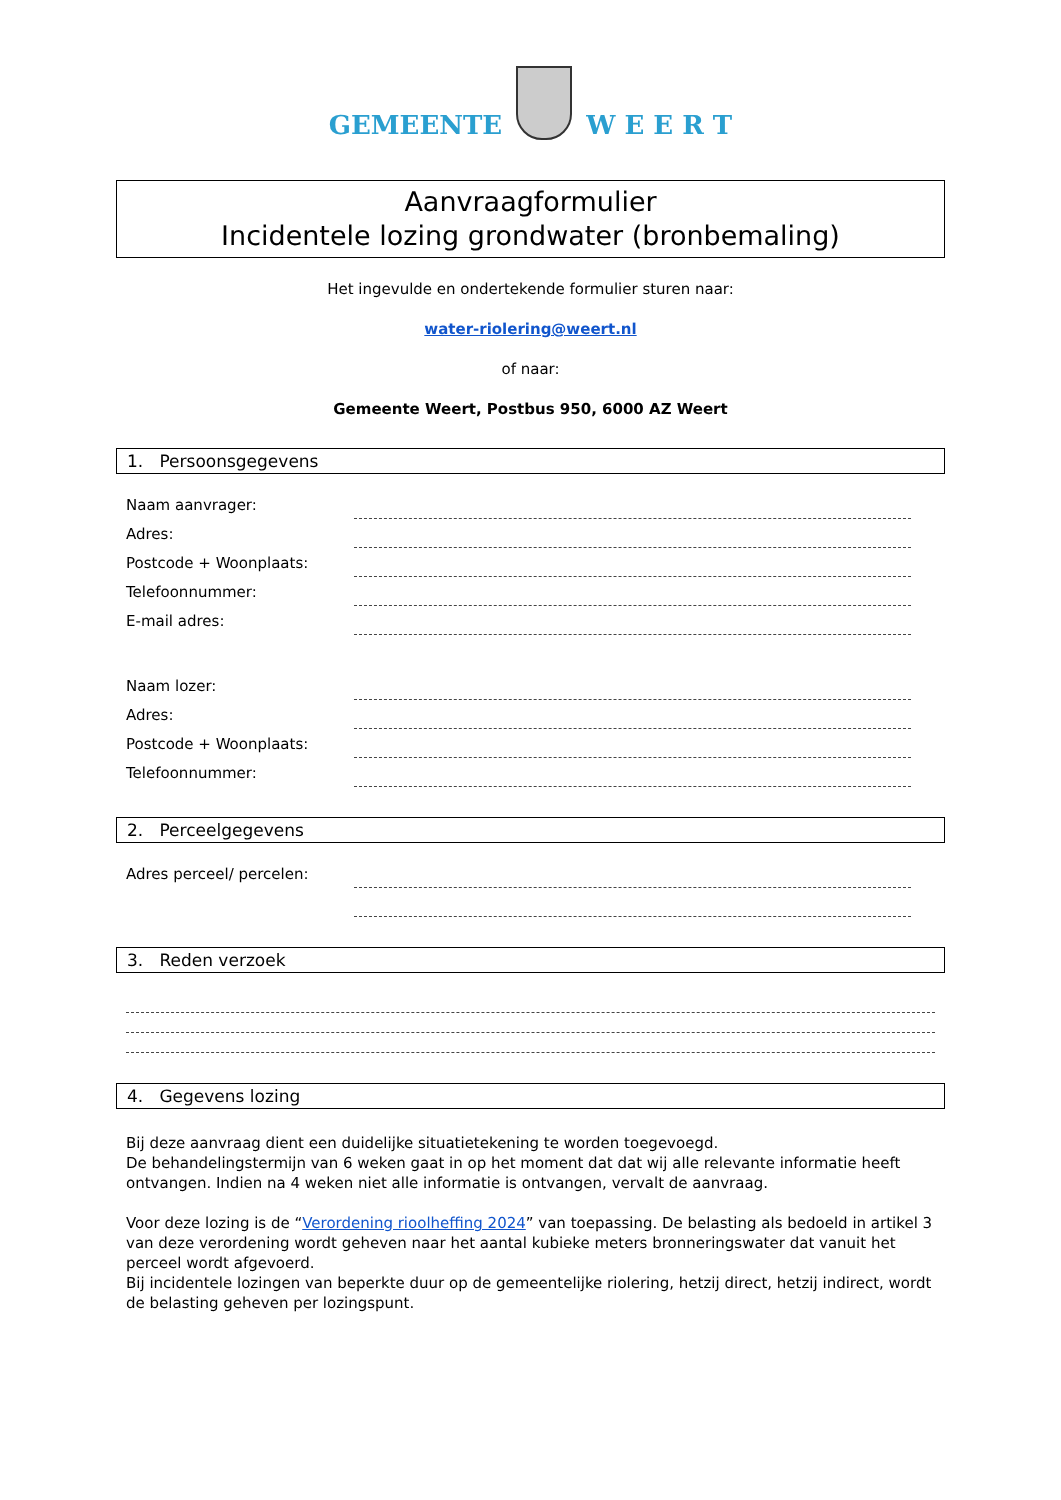GEMEENTE
W E E R T
Aanvraagformulier
Incidentele lozing grondwater (bronbemaling)
Het ingevulde en ondertekende formulier sturen naar:
water-riolering@weert.nl
of naar:
Gemeente Weert, Postbus 950, 6000 AZ Weert
1. Persoonsgegevens
Naam aanvrager:
Adres:
Postcode + Woonplaats:
Telefoonnummer:
E-mail adres:
Naam lozer:
Adres:
Postcode + Woonplaats:
Telefoonnummer:
2. Perceelgegevens
Adres perceel/ percelen:
3. Reden verzoek
4. Gegevens lozing
Bij deze aanvraag dient een duidelijke situatietekening te worden toegevoegd.
De behandelingstermijn van 6 weken gaat in op het moment dat dat wij alle relevante informatie heeft ontvangen. Indien na 4 weken niet alle informatie is ontvangen, vervalt de aanvraag.
Voor deze lozing is de “Verordening rioolheffing 2024” van toepassing. De belasting als bedoeld in artikel 3 van deze verordening wordt geheven naar het aantal kubieke meters bronneringswater dat vanuit het perceel wordt afgevoerd.
Bij incidentele lozingen van beperkte duur op de gemeentelijke riolering, hetzij direct, hetzij indirect, wordt de belasting geheven per lozingspunt.